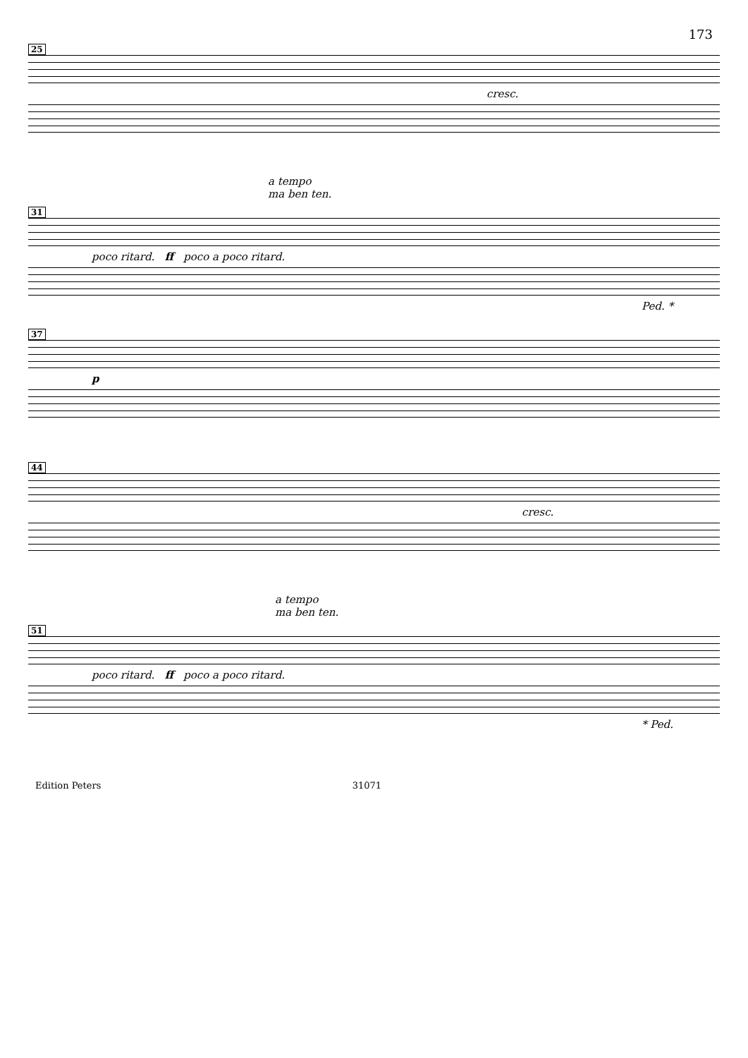173
25
cresc.
a tempo
ma ben ten.
31
poco ritard. ff poco a poco ritard.
Ped. *
37
p
44
cresc.
a tempo
ma ben ten.
51
poco ritard. ff poco a poco ritard.
* Ped.
Edition Peters 31071